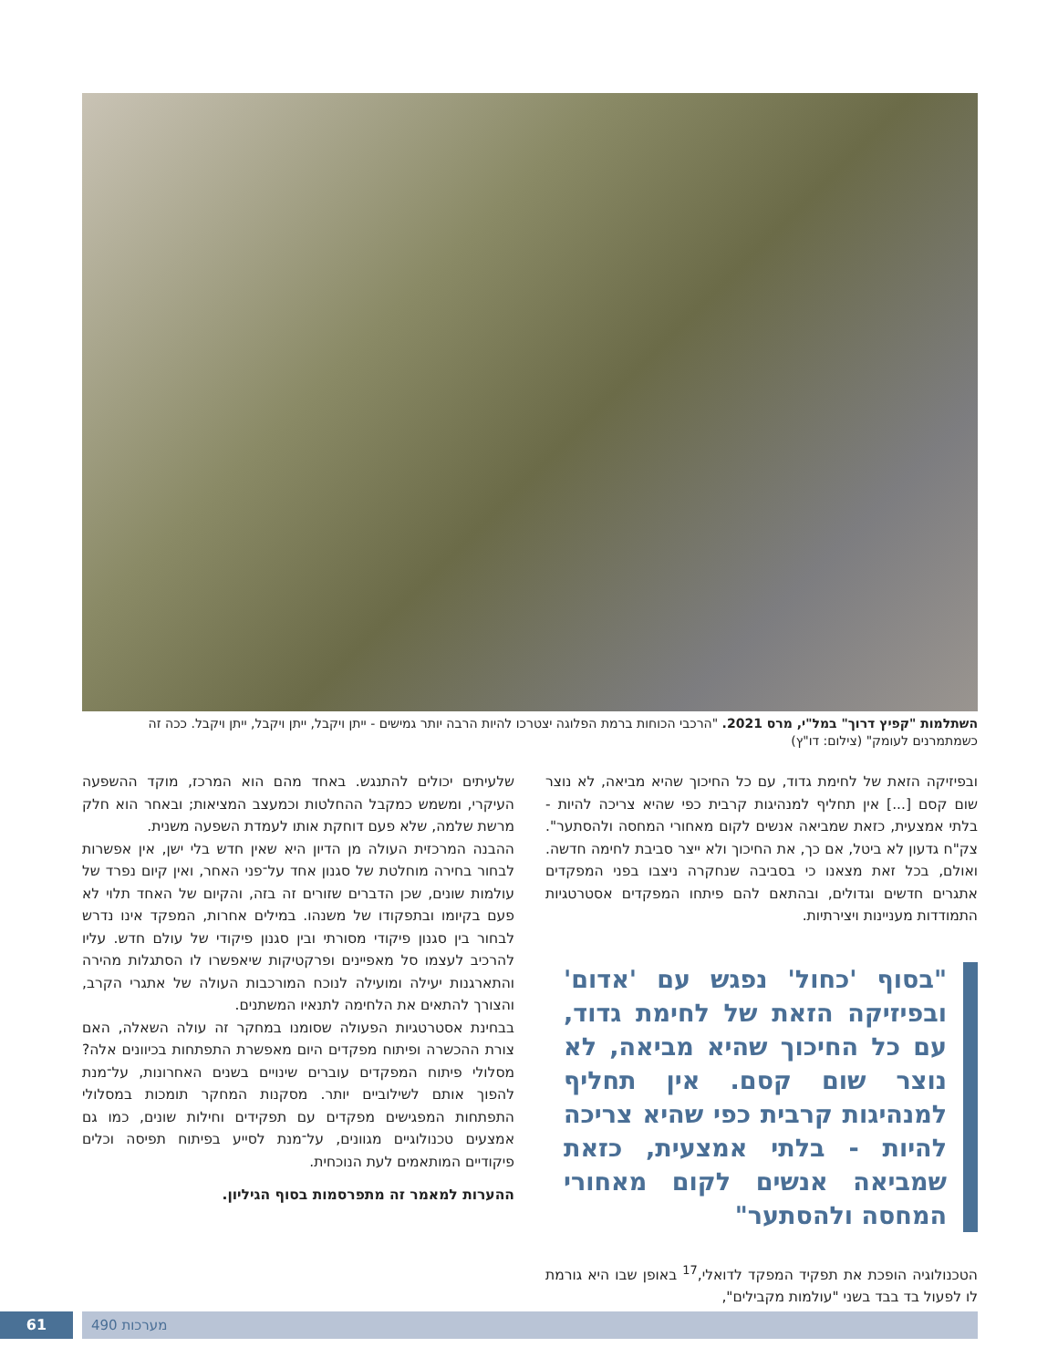השתלמות "קפיץ דרוך" במל"י, מרס 2021. "הרכבי הכוחות ברמת הפלוגה יצטרכו להיות הרבה יותר גמישים - ייתן ויקבל, ייתן ויקבל, ייתן ויקבל. ככה זה כשמתמרנים לעומק" (צילום: דו"ץ)
ובפיזיקה הזאת של לחימת גדוד, עם כל החיכוך שהיא מביאה, לא נוצר שום קסם [...] אין תחליף למנהיגות קרבית כפי שהיא צריכה להיות - בלתי אמצעית, כזאת שמביאה אנשים לקום מאחורי המחסה ולהסתער". צק"ח גדעון לא ביטל, אם כך, את החיכוך ולא ייצר סביבת לחימה חדשה. ואולם, בכל זאת מצאנו כי בסביבה שנחקרה ניצבו בפני המפקדים אתגרים חדשים וגדולים, ובהתאם להם פיתחו המפקדים אסטרטגיות התמודדות מעניינות ויצירתיות.
"בסוף 'כחול' נפגש עם 'אדום' ובפיזיקה הזאת של לחימת גדוד, עם כל החיכוך שהיא מביאה, לא נוצר שום קסם. אין תחליף למנהיגות קרבית כפי שהיא צריכה להיות - בלתי אמצעית, כזאת שמביאה אנשים לקום מאחורי המחסה ולהסתער"
הטכנולוגיה הופכת את תפקיד המפקד לדואלי,<sup>17</sup> באופן שבו היא גורמת לו לפעול בד בבד בשני "עולמות מקבילים",
שלעיתים יכולים להתנגש. באחד מהם הוא המרכז, מוקד ההשפעה העיקרי, ומשמש כמקבל ההחלטות וכמעצב המציאות; ובאחר הוא חלק מרשת שלמה, שלא פעם דוחקת אותו לעמדת השפעה משנית.
ההבנה המרכזית העולה מן הדיון היא שאין חדש בלי ישן, אין אפשרות לבחור בחירה מוחלטת של סגנון אחד על־פני האחר, ואין קיום נפרד של עולמות שונים, שכן הדברים שזורים זה בזה, והקיום של האחד תלוי לא פעם בקיומו ובתפקודו של משנהו. במילים אחרות, המפקד אינו נדרש לבחור בין סגנון פיקודי מסורתי ובין סגנון פיקודי של עולם חדש. עליו להרכיב לעצמו סל מאפיינים ופרקטיקות שיאפשרו לו הסתגלות מהירה והתארגנות יעילה ומועילה לנוכח המורכבות העולה של אתגרי הקרב, והצורך להתאים את הלחימה לתנאיו המשתנים.
בבחינת אסטרטגיות הפעולה שסומנו במחקר זה עולה השאלה, האם צורת ההכשרה ופיתוח מפקדים היום מאפשרת התפתחות בכיוונים אלה? מסלולי פיתוח המפקדים עוברים שינויים בשנים האחרונות, על־מנת להפוך אותם לשילוביים יותר. מסקנות המחקר תומכות במסלולי התפתחות המפגישים מפקדים עם תפקידים וחילות שונים, כמו גם אמצעים טכנולוגיים מגוונים, על־מנת לסייע בפיתוח תפיסה וכלים פיקודיים המותאמים לעת הנוכחית.
ההערות למאמר זה מתפרסמות בסוף הגיליון.
מערכות 490
61